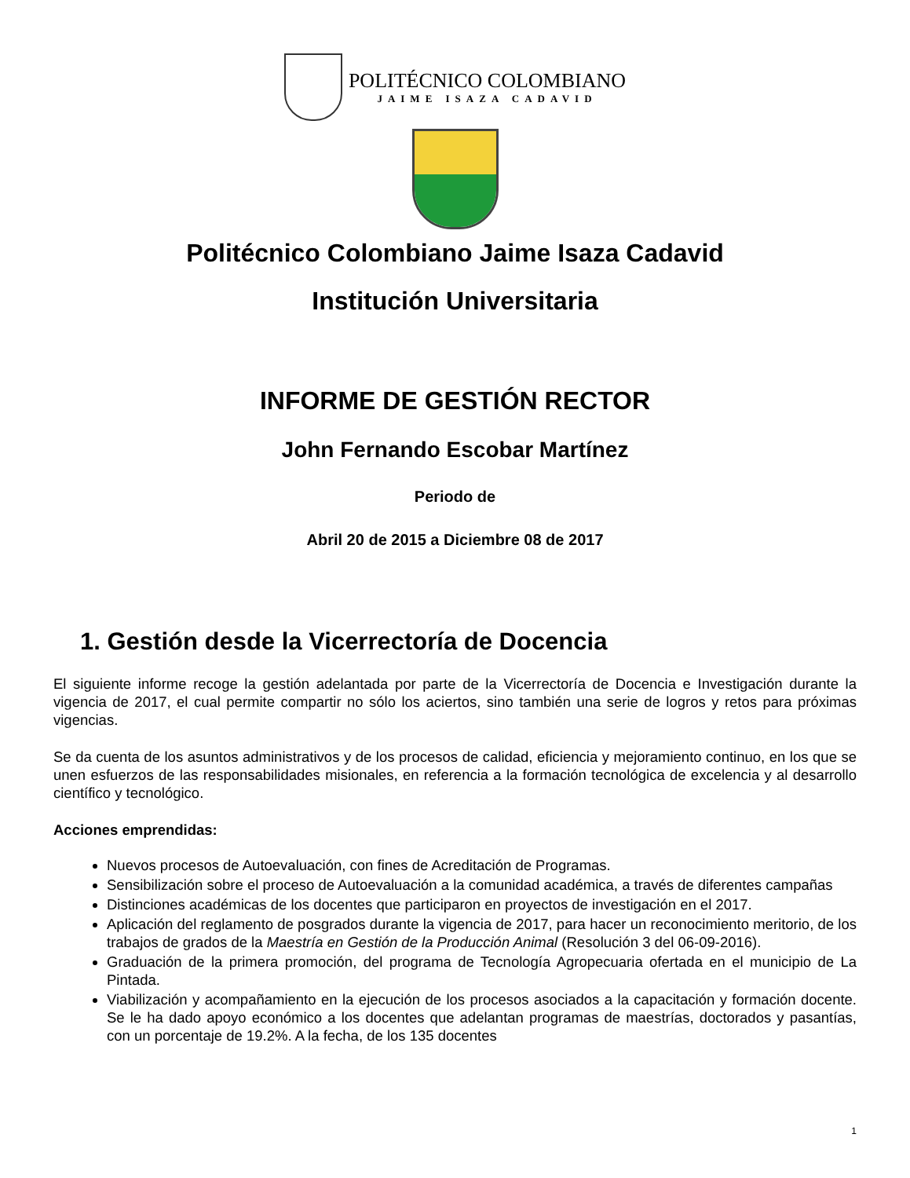POLITÉCNICO COLOMBIANO
JAIME ISAZA CADAVID
Politécnico Colombiano Jaime Isaza Cadavid
Institución Universitaria
INFORME DE GESTIÓN RECTOR
John Fernando Escobar Martínez
Periodo de
Abril 20 de 2015 a Diciembre 08 de 2017
1. Gestión desde la Vicerrectoría de Docencia
El siguiente informe recoge la gestión adelantada por parte de la Vicerrectoría de Docencia e Investigación durante la vigencia de 2017, el cual permite compartir no sólo los aciertos, sino también una serie de logros y retos para próximas vigencias.
Se da cuenta de los asuntos administrativos y de los procesos de calidad, eficiencia y mejoramiento continuo, en los que se unen esfuerzos de las responsabilidades misionales, en referencia a la formación tecnológica de excelencia y al desarrollo científico y tecnológico.
Acciones emprendidas:
Nuevos procesos de Autoevaluación, con fines de Acreditación de Programas.
Sensibilización sobre el proceso de Autoevaluación a la comunidad académica, a través de diferentes campañas
Distinciones académicas de los docentes que participaron en proyectos de investigación en el 2017.
Aplicación del reglamento de posgrados durante la vigencia de 2017, para hacer un reconocimiento meritorio, de los trabajos de grados de la Maestría en Gestión de la Producción Animal (Resolución 3 del 06-09-2016).
Graduación de la primera promoción, del programa de Tecnología Agropecuaria ofertada en el municipio de La Pintada.
Viabilización y acompañamiento en la ejecución de los procesos asociados a la capacitación y formación docente. Se le ha dado apoyo económico a los docentes que adelantan programas de maestrías, doctorados y pasantías, con un porcentaje de 19.2%. A la fecha, de los 135 docentes
1